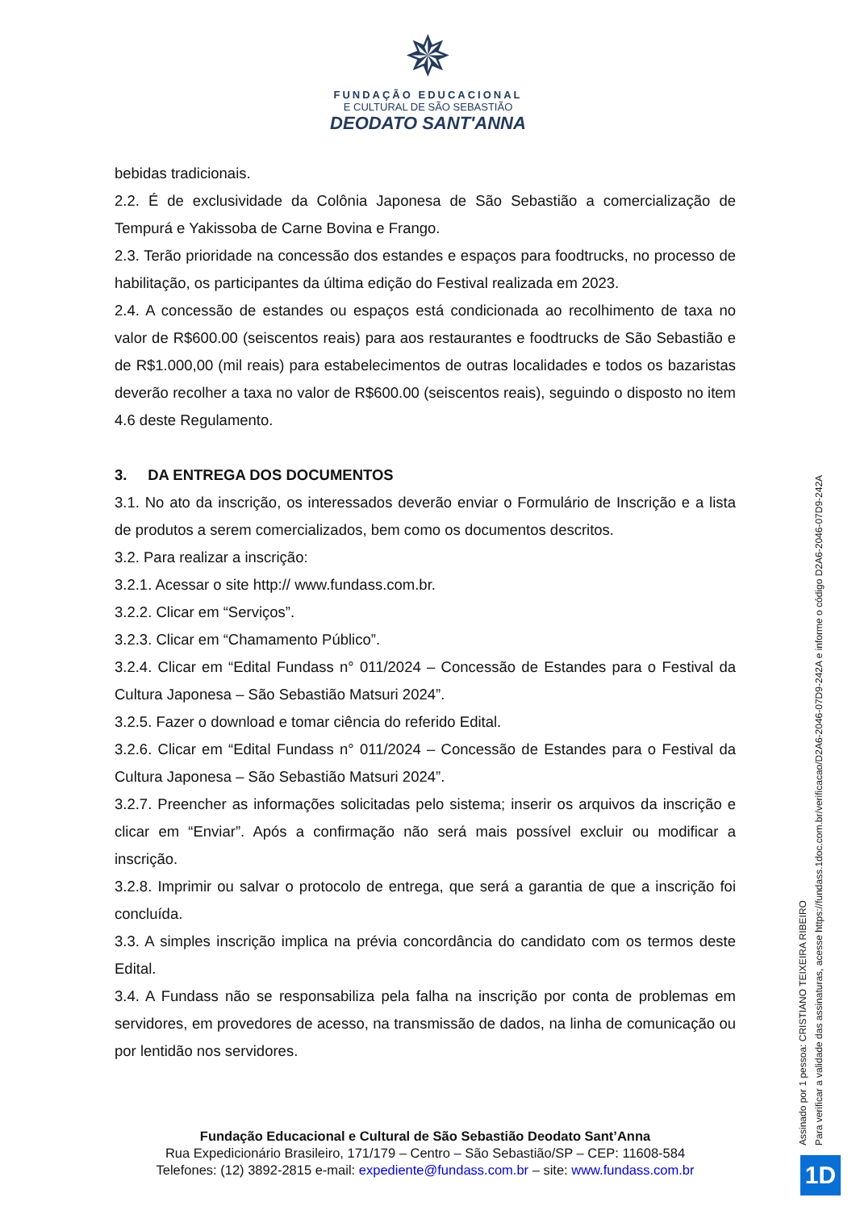✵
FUNDAÇÃO EDUCACIONAL
E CULTURAL DE SÃO SEBASTIÃO
DEODATO SANT'ANNA
bebidas tradicionais.
2.2. É de exclusividade da Colônia Japonesa de São Sebastião a comercialização de Tempurá e Yakissoba de Carne Bovina e Frango.
2.3. Terão prioridade na concessão dos estandes e espaços para foodtrucks, no processo de habilitação, os participantes da última edição do Festival realizada em 2023.
2.4. A concessão de estandes ou espaços está condicionada ao recolhimento de taxa no valor de R$600.00 (seiscentos reais) para aos restaurantes e foodtrucks de São Sebastião e de R$1.000,00 (mil reais) para estabelecimentos de outras localidades e todos os bazaristas deverão recolher a taxa no valor de R$600.00 (seiscentos reais), seguindo o disposto no item 4.6 deste Regulamento.
3. DA ENTREGA DOS DOCUMENTOS
3.1. No ato da inscrição, os interessados deverão enviar o Formulário de Inscrição e a lista de produtos a serem comercializados, bem como os documentos descritos.
3.2. Para realizar a inscrição:
3.2.1. Acessar o site http:// www.fundass.com.br.
3.2.2. Clicar em “Serviços”.
3.2.3. Clicar em “Chamamento Público”.
3.2.4. Clicar em “Edital Fundass n° 011/2024 – Concessão de Estandes para o Festival da Cultura Japonesa – São Sebastião Matsuri 2024”.
3.2.5. Fazer o download e tomar ciência do referido Edital.
3.2.6. Clicar em “Edital Fundass n° 011/2024 – Concessão de Estandes para o Festival da Cultura Japonesa – São Sebastião Matsuri 2024”.
3.2.7. Preencher as informações solicitadas pelo sistema; inserir os arquivos da inscrição e clicar em “Enviar”. Após a confirmação não será mais possível excluir ou modificar a inscrição.
3.2.8. Imprimir ou salvar o protocolo de entrega, que será a garantia de que a inscrição foi concluída.
3.3. A simples inscrição implica na prévia concordância do candidato com os termos deste Edital.
3.4. A Fundass não se responsabiliza pela falha na inscrição por conta de problemas em servidores, em provedores de acesso, na transmissão de dados, na linha de comunicação ou por lentidão nos servidores.
Fundação Educacional e Cultural de São Sebastião Deodato Sant’Anna
Rua Expedicionário Brasileiro, 171/179 – Centro – São Sebastião/SP – CEP: 11608-584
Telefones: (12) 3892-2815 e-mail: expediente@fundass.com.br – site: www.fundass.com.br
Assinado por 1 pessoa: CRISTIANO TEIXEIRA RIBEIRO
Para verificar a validade das assinaturas, acesse https://fundass.1doc.com.br/verificacao/D2A6-2046-07D9-242A e informe o código D2A6-2046-07D9-242A
1D